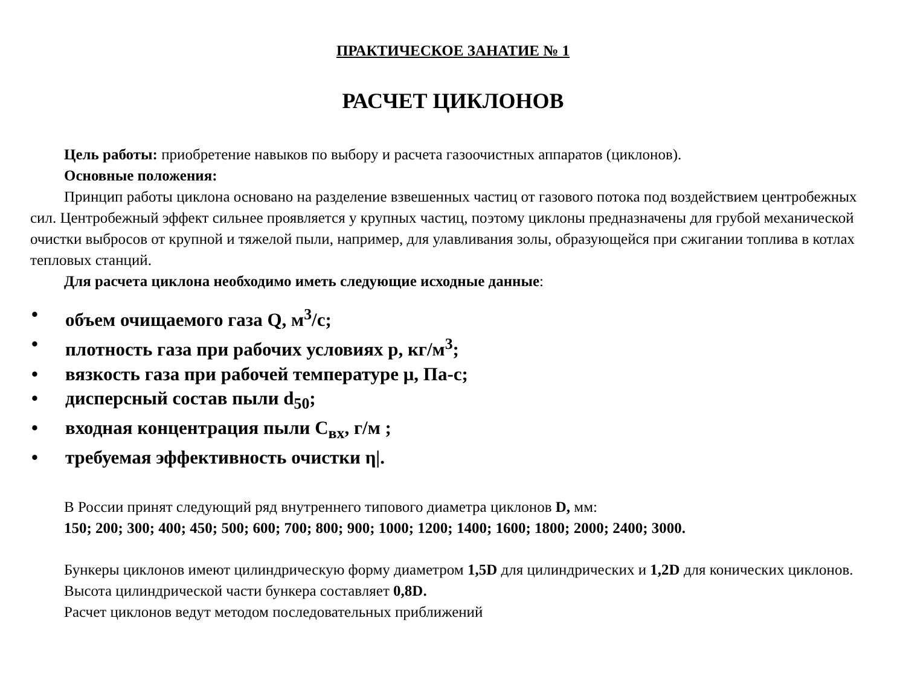ПРАКТИЧЕСКОЕ ЗАНАТИЕ № 1
РАСЧЕТ ЦИКЛОНОВ
Цель работы: приобретение навыков по выбору и расчета газоочистных аппаратов (циклонов).
Основные положения:
Принцип работы циклона основано на разделение взвешенных частиц от газового потока под воздействием центробежных сил. Центробежный эффект сильнее проявляется у крупных частиц, поэтому циклоны предназначены для грубой механической очистки выбросов от крупной и тяжелой пыли, например, для улавливания золы, образующейся при сжигании топлива в котлах тепловых станций.
Для расчета циклона необходимо иметь следующие исходные данные:
• объем очищаемого газа Q, м<sup>3</sup>/с;
• плотность газа при рабочих условиях р, кг/м<sup>3</sup>;
• вязкость газа при рабочей температуре μ, Па-с;
• дисперсный состав пыли d<sub>50</sub>;
• входная концентрация пыли С<sub>вх</sub>, г/м ;
• требуемая эффективность очистки η|.
В России принят следующий ряд внутреннего типового диаметра циклонов D, мм:
150; 200; 300; 400; 450; 500; 600; 700; 800; 900; 1000; 1200; 1400; 1600; 1800; 2000; 2400; 3000.
Бункеры циклонов имеют цилиндрическую форму диаметром 1,5D для цилиндрических и 1,2D для конических циклонов.
Высота цилиндрической части бункера составляет 0,8D.
Расчет циклонов ведут методом последовательных приближений